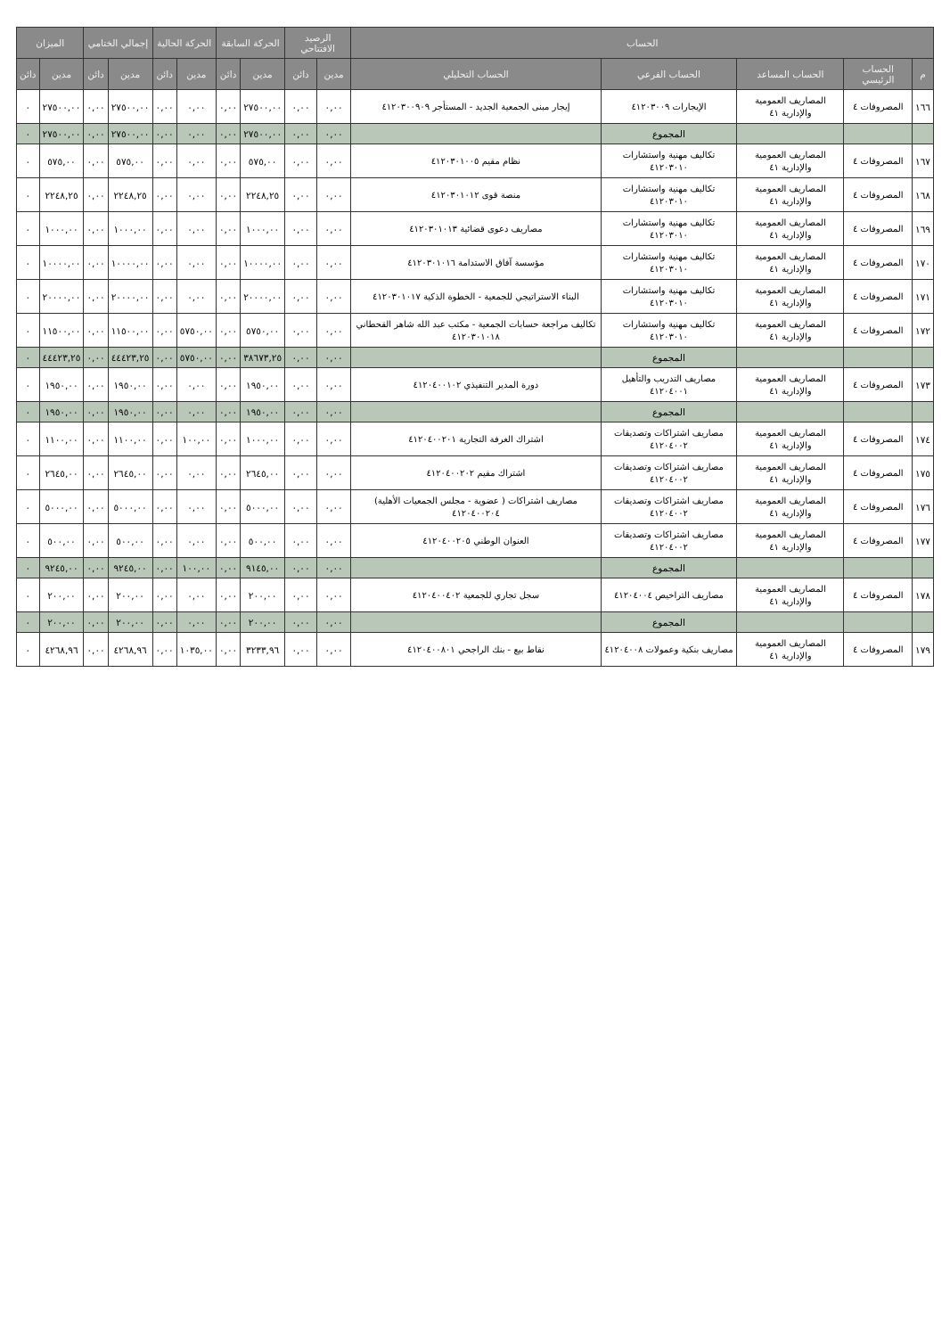| الحساب | | | | | الرصيد الافتتاحي | | الحركة السابقة | | الحركة الحالية | | إجمالي الختامي | | الميزان | |
| --- | --- | --- | --- | --- | --- | --- | --- | --- | --- | --- | --- | --- | --- | --- |
| م | الحساب الرئيسي | الحساب المساعد | الحساب الفرعي | الحساب التحليلي | مدين | دائن | مدين | دائن | مدين | دائن | مدين | دائن | مدين | دائن |
| ١٦٦ | المصروفات ٤ | المصاريف العمومية والإدارية ٤١ | الإيجارات ٤١٢٠٣٠٠٩ | إيجار مبنى الجمعية الجديد - المستأجر ٤١٢٠٣٠٠٩٠٩ | ٠,٠٠ | ٠,٠٠ | ٢٧٥٠٠,٠٠ | ٠,٠٠ | ٠,٠٠ | ٠,٠٠ | ٢٧٥٠٠,٠٠ | ٠,٠٠ | ٢٧٥٠٠,٠٠ | ٠ |
| | | | المجموع | | ٠,٠٠ | ٠,٠٠ | ٢٧٥٠٠,٠٠ | ٠,٠٠ | ٠,٠٠ | ٠,٠٠ | ٢٧٥٠٠,٠٠ | ٠,٠٠ | ٢٧٥٠٠,٠٠ | ٠ |
| ١٦٧ | المصروفات ٤ | المصاريف العمومية والإدارية ٤١ | تكاليف مهنية واستشارات ٤١٢٠٣٠١٠ | نظام مقيم ٤١٢٠٣٠١٠٠٥ | ٠,٠٠ | ٠,٠٠ | ٥٧٥,٠٠ | ٠,٠٠ | ٠,٠٠ | ٠,٠٠ | ٥٧٥,٠٠ | ٠,٠٠ | ٥٧٥,٠٠ | ٠ |
| ١٦٨ | المصروفات ٤ | المصاريف العمومية والإدارية ٤١ | تكاليف مهنية واستشارات ٤١٢٠٣٠١٠ | منصة قوى ٤١٢٠٣٠١٠١٢ | ٠,٠٠ | ٠,٠٠ | ٢٢٤٨,٢٥ | ٠,٠٠ | ٠,٠٠ | ٠,٠٠ | ٢٢٤٨,٢٥ | ٠,٠٠ | ٢٢٤٨,٢٥ | ٠ |
| ١٦٩ | المصروفات ٤ | المصاريف العمومية والإدارية ٤١ | تكاليف مهنية واستشارات ٤١٢٠٣٠١٠ | مصاريف دعوى قضائية ٤١٢٠٣٠١٠١٣ | ٠,٠٠ | ٠,٠٠ | ١٠٠٠,٠٠ | ٠,٠٠ | ٠,٠٠ | ٠,٠٠ | ١٠٠٠,٠٠ | ٠,٠٠ | ١٠٠٠,٠٠ | ٠ |
| ١٧٠ | المصروفات ٤ | المصاريف العمومية والإدارية ٤١ | تكاليف مهنية واستشارات ٤١٢٠٣٠١٠ | مؤسسة آفاق الاستدامة ٤١٢٠٣٠١٠١٦ | ٠,٠٠ | ٠,٠٠ | ١٠٠٠٠,٠٠ | ٠,٠٠ | ٠,٠٠ | ٠,٠٠ | ١٠٠٠٠,٠٠ | ٠,٠٠ | ١٠٠٠٠,٠٠ | ٠ |
| ١٧١ | المصروفات ٤ | المصاريف العمومية والإدارية ٤١ | تكاليف مهنية واستشارات ٤١٢٠٣٠١٠ | البناء الاستراتيجي للجمعية - الخطوة الذكية ٤١٢٠٣٠١٠١٧ | ٠,٠٠ | ٠,٠٠ | ٢٠٠٠٠,٠٠ | ٠,٠٠ | ٠,٠٠ | ٠,٠٠ | ٢٠٠٠٠,٠٠ | ٠,٠٠ | ٢٠٠٠٠,٠٠ | ٠ |
| ١٧٢ | المصروفات ٤ | المصاريف العمومية والإدارية ٤١ | تكاليف مهنية واستشارات ٤١٢٠٣٠١٠ | تكاليف مراجعة حسابات الجمعية - مكتب عبد الله شاهر القحطاني ٤١٢٠٣٠١٠١٨ | ٠,٠٠ | ٠,٠٠ | ٥٧٥٠,٠٠ | ٠,٠٠ | ٥٧٥٠,٠٠ | ٠,٠٠ | ١١٥٠٠,٠٠ | ٠,٠٠ | ١١٥٠٠,٠٠ | ٠ |
| | | | المجموع | | ٠,٠٠ | ٠,٠٠ | ٣٨٦٧٣,٢٥ | ٠,٠٠ | ٥٧٥٠,٠٠ | ٠,٠٠ | ٤٤٤٢٣,٢٥ | ٠,٠٠ | ٤٤٤٢٣,٢٥ | ٠ |
| ١٧٣ | المصروفات ٤ | المصاريف العمومية والإدارية ٤١ | مصاريف التدريب والتأهيل ٤١٢٠٤٠٠١ | دورة المدير التنفيذي ٤١٢٠٤٠٠١٠٢ | ٠,٠٠ | ٠,٠٠ | ١٩٥٠,٠٠ | ٠,٠٠ | ٠,٠٠ | ٠,٠٠ | ١٩٥٠,٠٠ | ٠,٠٠ | ١٩٥٠,٠٠ | ٠ |
| | | | المجموع | | ٠,٠٠ | ٠,٠٠ | ١٩٥٠,٠٠ | ٠,٠٠ | ٠,٠٠ | ٠,٠٠ | ١٩٥٠,٠٠ | ٠,٠٠ | ١٩٥٠,٠٠ | ٠ |
| ١٧٤ | المصروفات ٤ | المصاريف العمومية والإدارية ٤١ | مصاريف اشتراكات وتصديقات ٤١٢٠٤٠٠٢ | اشتراك الغرفة التجارية ٤١٢٠٤٠٠٢٠١ | ٠,٠٠ | ٠,٠٠ | ١٠٠٠,٠٠ | ٠,٠٠ | ١٠٠,٠٠ | ٠,٠٠ | ١١٠٠,٠٠ | ٠,٠٠ | ١١٠٠,٠٠ | ٠ |
| ١٧٥ | المصروفات ٤ | المصاريف العمومية والإدارية ٤١ | مصاريف اشتراكات وتصديقات ٤١٢٠٤٠٠٢ | اشتراك مقيم ٤١٢٠٤٠٠٢٠٢ | ٠,٠٠ | ٠,٠٠ | ٢٦٤٥,٠٠ | ٠,٠٠ | ٠,٠٠ | ٠,٠٠ | ٢٦٤٥,٠٠ | ٠,٠٠ | ٢٦٤٥,٠٠ | ٠ |
| ١٧٦ | المصروفات ٤ | المصاريف العمومية والإدارية ٤١ | مصاريف اشتراكات وتصديقات ٤١٢٠٤٠٠٢ | مصاريف اشتراكات ( عضوية - مجلس الجمعيات الأهلية) ٤١٢٠٤٠٠٢٠٤ | ٠,٠٠ | ٠,٠٠ | ٥٠٠٠,٠٠ | ٠,٠٠ | ٠,٠٠ | ٠,٠٠ | ٥٠٠٠,٠٠ | ٠,٠٠ | ٥٠٠٠,٠٠ | ٠ |
| ١٧٧ | المصروفات ٤ | المصاريف العمومية والإدارية ٤١ | مصاريف اشتراكات وتصديقات ٤١٢٠٤٠٠٢ | العنوان الوطني ٤١٢٠٤٠٠٢٠٥ | ٠,٠٠ | ٠,٠٠ | ٥٠٠,٠٠ | ٠,٠٠ | ٠,٠٠ | ٠,٠٠ | ٥٠٠,٠٠ | ٠,٠٠ | ٥٠٠,٠٠ | ٠ |
| | | | المجموع | | ٠,٠٠ | ٠,٠٠ | ٩١٤٥,٠٠ | ٠,٠٠ | ١٠٠,٠٠ | ٠,٠٠ | ٩٢٤٥,٠٠ | ٠,٠٠ | ٩٢٤٥,٠٠ | ٠ |
| ١٧٨ | المصروفات ٤ | المصاريف العمومية والإدارية ٤١ | مصاريف التراخيص ٤١٢٠٤٠٠٤ | سجل تجاري للجمعية ٤١٢٠٤٠٠٤٠٢ | ٠,٠٠ | ٠,٠٠ | ٢٠٠,٠٠ | ٠,٠٠ | ٠,٠٠ | ٠,٠٠ | ٢٠٠,٠٠ | ٠,٠٠ | ٢٠٠,٠٠ | ٠ |
| | | | المجموع | | ٠,٠٠ | ٠,٠٠ | ٢٠٠,٠٠ | ٠,٠٠ | ٠,٠٠ | ٠,٠٠ | ٢٠٠,٠٠ | ٠,٠٠ | ٢٠٠,٠٠ | ٠ |
| ١٧٩ | المصروفات ٤ | المصاريف العمومية والإدارية ٤١ | مصاريف بنكية وعمولات ٤١٢٠٤٠٠٨ | نقاط بيع - بنك الراجحي ٤١٢٠٤٠٠٨٠١ | ٠,٠٠ | ٠,٠٠ | ٣٢٣٣,٩٦ | ٠,٠٠ | ١٠٣٥,٠٠ | ٠,٠٠ | ٤٢٦٨,٩٦ | ٠,٠٠ | ٤٢٦٨,٩٦ | ٠ |